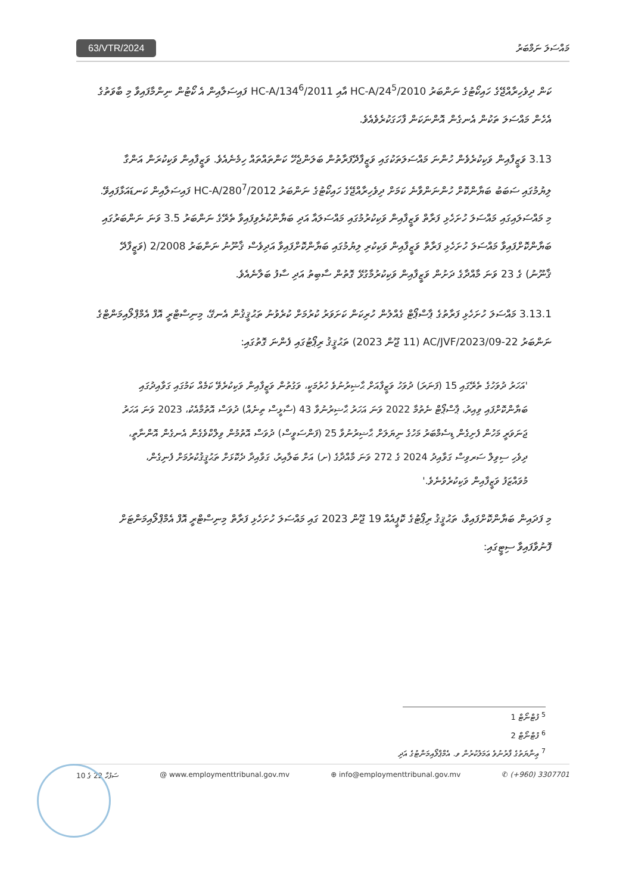63/VTR/2024 މައްސަލަ ނަމްބަރު
ކަން ދިވެހިރާއްޖޭގެ ހައިކޯޓުގެ ނަންބަރު 2010/HC-A/24<sup>5</sup> އާއި 2011/HC-A/134<sup>6</sup> ފައިސަލާއިން އެ ކޯޓުން ނިންމާފައިވާ މި ބާވަތުގެ އެހެން މައްސަލަ ތަކުން އެނގެން އޮންނަކަން ފާހަގަކުރެވެއެވެ.
3.13 ވަޒީފާއިން ވަކިކުރެވެން ހުންނަ މައްސަލަތަކުގައި ވަޒީފާދޭފަރާތުން ބަލަންޖެހޭ ކަންތައްތައް ހިމެނެއެވެ. ވަޒީފާއިން ވަކިކުރަން އަންގާ ލިޔުމުގައި ސަބަބު ބަޔާންކޮށް ހުންނަންވާނެ ކަމަށް ދިވެހިރާއްޖޭގެ ހައިކޯޓުގެ ނަންބަރު 2012/HC-A/280<sup>7</sup> ފައިސަލާއިން ކަނޑައަޅާފައިވޭ. މި މައްސަލައިގައި މައްސަލަ ހުށަހެޅި ފަރާތް ވަޒީފާއިން ވަކިކުރުމުގައި މައްސަލައާ އަދި ބަޔާންކުރެވިފައިވާ ތެރޭގެ ނަންބަރު 3.5 ވަނަ ނަންބަރުގައި ބަޔާންކޮށްފައިވާ މައްސަލަ ހުށަހެޅި ފަރާތް ވަޒީފާއިން ވަކިކުރި ލިޔުމުގައި ބަޔާންކޮށްފައިވާ އަދިވެސް ޤާނޫނު ނަންބަރު 2/2008 (ވަޒީފާދޭ ޤާނޫނު) ގެ 23 ވަނަ މާއްދާގެ ދަށުން ވަޒީފާއިން ވަކިކުރުމާގުޅޭ ގޮތުން ސާބިތު އަދި ސާފު ބަލާނެއެވެ.
3.13.1 މައްސަލަ ހުށަހެޅި ފަރާތުގެ ޕާސްޕޯޓް ގެއްލުން ހުރިކަން ކަށަވަރު ކުރުމަށް ކުރެވުނު ތަޙުޤީޤުން އެނގޭ، މިނިސްޓްރީ އޮފް އެމްޕްލޯއިމަންޓްގެ ނަންބަރު 22-AC/JVF/2023/09 (11 ޖޫން 2023) ތަޙުޤީޤު ރިޕޯޓުގައި ފެންނަ ގޮތުގައި:
'އަހަރު ދުވަހުގެ ތެރޭގައި 15 (ފަނަރަ) ދުވަހު ވަޒީފާއަށް ޙާޟިރުނުވެ ހުރުމަކީ، ވަގުތުން ވަޒީފާއިން ވަކިކުރެވޭ ކަމެއް ކަމުގައި ގަވާއިދުގައި ބަޔާންކޮށްފައި ވިއިރު، ޕާސްޕޯޓް ނެތުމާ 2022 ވަނަ އަހަރު ޙާޟިރުނުވާ 43 (ސާޅީސް ތިނެއް) ދުވަސް އޮތުމާއެކު، 2023 ވަނަ އަހަރު ޖަނަވަރީ މަހުން ފެށިގެން ޑިސެމްބަރު މަހުގެ ނިޔަލަށް ޙާޟިރުނުވާ 25 (ފަންސަވީސް) ދުވަސް އޮތުމުން ވިލްކްވެގެން އެނގެން އޮންނާތީ، ދިވެހި ސިވިލް ސަރވިސް ގަވާއިދު 2024 ގެ 272 ވަނަ މާއްދާގެ (ށ) އަށް ބަލާއިރު، ގަވާއިދާ ދެކޮޅަށް ތަޙުޤީޤުކުރުމަށް ފެނިގެން، މުވައްޒަފު ވަޒީފާއިން ވަކިކުރެވުނެވެ.'
މި ފަދައިން ބަޔާންކޮށްފައިވާ، ތަޙުޤީޤު ރިޕޯޓުގެ ކޮޕީއެއް 19 ޖޫން 2023 ގައި މައްސަލަ ހުށަހެޅި ފަރާތް މިނިސްޓްރީ އޮފް އެމްޕްލޯއިމަންޓަށް ފޮނުވާފައިވާ ސިޓީގައި:
<sup>5</sup> ފުޓްނޯޓް 1
<sup>6</sup> ފުޓްނޯޓް 2
<sup>7</sup> ޢިނާޔަތުގެ ފާރުނުވެ ޢަމަލުކުރުން ވ. އެމްޕްލޯއިމަންޓުގެ އަދި
ސަފުހާ 22 ގެ 10 @ www.employmenttribunal.gov.mv ⊕ info@employmenttribunal.gov.mv ✆ (+960) 3307701